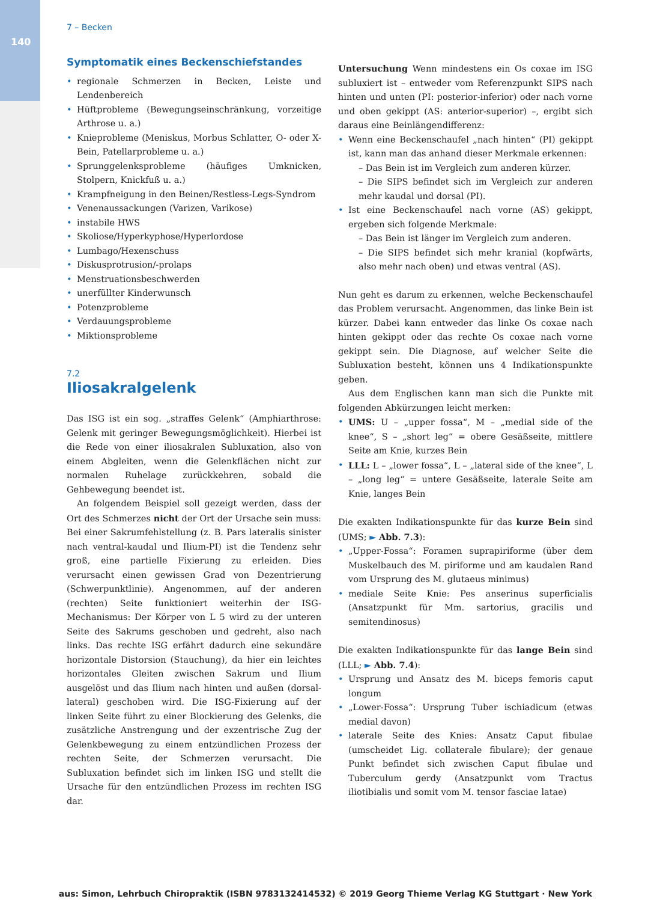140
7 – Becken
Symptomatik eines Beckenschiefstandes
regionale Schmerzen in Becken, Leiste und Lendenbereich
Hüftprobleme (Bewegungseinschränkung, vorzeitige Arthrose u. a.)
Knieprobleme (Meniskus, Morbus Schlatter, O- oder X-Bein, Patellarprobleme u. a.)
Sprunggelenksprobleme (häufiges Umknicken, Stolpern, Knickfuß u. a.)
Krampfneigung in den Beinen/Restless-Legs-Syndrom
Venenaussackungen (Varizen, Varikose)
instabile HWS
Skoliose/Hyperkyphose/Hyperlordose
Lumbago/Hexenschuss
Diskusprotrusion/-prolaps
Menstruationsbeschwerden
unerfüllter Kinderwunsch
Potenzprobleme
Verdauungsprobleme
Miktionsprobleme
7.2
Iliosakralgelenk
Das ISG ist ein sog. „straffes Gelenk“ (Amphiarthrose: Gelenk mit geringer Bewegungsmöglichkeit). Hierbei ist die Rede von einer iliosakralen Subluxation, also von einem Abgleiten, wenn die Gelenkflächen nicht zur normalen Ruhelage zurückkehren, sobald die Gehbewegung beendet ist.
An folgendem Beispiel soll gezeigt werden, dass der Ort des Schmerzes nicht der Ort der Ursache sein muss: Bei einer Sakrumfehlstellung (z. B. Pars lateralis sinister nach ventral-kaudal und Ilium-PI) ist die Tendenz sehr groß, eine partielle Fixierung zu erleiden. Dies verursacht einen gewissen Grad von Dezentrierung (Schwerpunktlinie). Angenommen, auf der anderen (rechten) Seite funktioniert weiterhin der ISG-Mechanismus: Der Körper von L 5 wird zu der unteren Seite des Sakrums geschoben und gedreht, also nach links. Das rechte ISG erfährt dadurch eine sekundäre horizontale Distorsion (Stauchung), da hier ein leichtes horizontales Gleiten zwischen Sakrum und Ilium ausgelöst und das Ilium nach hinten und außen (dorsal-lateral) geschoben wird. Die ISG-Fixierung auf der linken Seite führt zu einer Blockierung des Gelenks, die zusätzliche Anstrengung und der exzentrische Zug der Gelenkbewegung zu einem entzündlichen Prozess der rechten Seite, der Schmerzen verursacht. Die Subluxation befindet sich im linken ISG und stellt die Ursache für den entzündlichen Prozess im rechten ISG dar.
Untersuchung Wenn mindestens ein Os coxae im ISG subluxiert ist – entweder vom Referenzpunkt SIPS nach hinten und unten (PI: posterior-inferior) oder nach vorne und oben gekippt (AS: anterior-superior) –, ergibt sich daraus eine Beinlängendifferenz:
Wenn eine Beckenschaufel „nach hinten“ (PI) gekippt ist, kann man das anhand dieser Merkmale erkennen:
– Das Bein ist im Vergleich zum anderen kürzer.
– Die SIPS befindet sich im Vergleich zur anderen mehr kaudal und dorsal (PI).
Ist eine Beckenschaufel nach vorne (AS) gekippt, ergeben sich folgende Merkmale:
– Das Bein ist länger im Vergleich zum anderen.
– Die SIPS befindet sich mehr kranial (kopfwärts, also mehr nach oben) und etwas ventral (AS).
Nun geht es darum zu erkennen, welche Beckenschaufel das Problem verursacht. Angenommen, das linke Bein ist kürzer. Dabei kann entweder das linke Os coxae nach hinten gekippt oder das rechte Os coxae nach vorne gekippt sein. Die Diagnose, auf welcher Seite die Subluxation besteht, können uns 4 Indikationspunkte geben.
Aus dem Englischen kann man sich die Punkte mit folgenden Abkürzungen leicht merken:
UMS: U – „upper fossa“, M – „medial side of the knee“, S – „short leg“ = obere Gesäßseite, mittlere Seite am Knie, kurzes Bein
LLL: L – „lower fossa“, L – „lateral side of the knee“, L – „long leg“ = untere Gesäßseite, laterale Seite am Knie, langes Bein
Die exakten Indikationspunkte für das kurze Bein sind (UMS; ► Abb. 7.3):
„Upper-Fossa“: Foramen suprapiriforme (über dem Muskelbauch des M. piriforme und am kaudalen Rand vom Ursprung des M. glutaeus minimus)
mediale Seite Knie: Pes anserinus superficialis (Ansatzpunkt für Mm. sartorius, gracilis und semitendinosus)
Die exakten Indikationspunkte für das lange Bein sind (LLL; ► Abb. 7.4):
Ursprung und Ansatz des M. biceps femoris caput longum
„Lower-Fossa“: Ursprung Tuber ischiadicum (etwas medial davon)
laterale Seite des Knies: Ansatz Caput fibulae (umscheidet Lig. collaterale fibulare); der genaue Punkt befindet sich zwischen Caput fibulae und Tuberculum gerdy (Ansatzpunkt vom Tractus iliotibialis und somit vom M. tensor fasciae latae)
aus: Simon, Lehrbuch Chiropraktik (ISBN 9783132414532) © 2019 Georg Thieme Verlag KG Stuttgart · New York